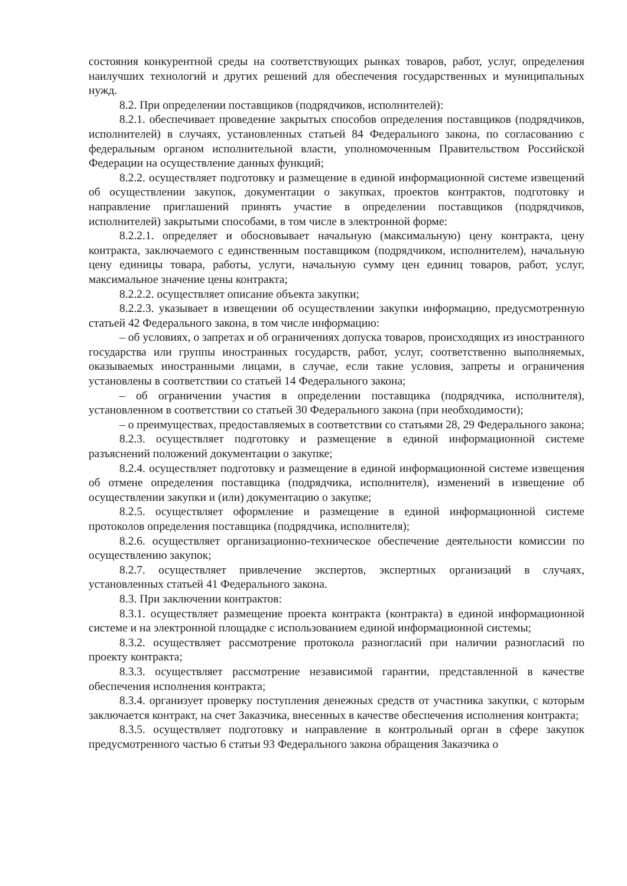состояния конкурентной среды на соответствующих рынках товаров, работ, услуг, определения наилучших технологий и других решений для обеспечения государственных и муниципальных нужд.
8.2. При определении поставщиков (подрядчиков, исполнителей):
8.2.1. обеспечивает проведение закрытых способов определения поставщиков (подрядчиков, исполнителей) в случаях, установленных статьей 84 Федерального закона, по согласованию с федеральным органом исполнительной власти, уполномоченным Правительством Российской Федерации на осуществление данных функций;
8.2.2. осуществляет подготовку и размещение в единой информационной системе извещений об осуществлении закупок, документации о закупках, проектов контрактов, подготовку и направление приглашений принять участие в определении поставщиков (подрядчиков, исполнителей) закрытыми способами, в том числе в электронной форме:
8.2.2.1. определяет и обосновывает начальную (максимальную) цену контракта, цену контракта, заключаемого с единственным поставщиком (подрядчиком, исполнителем), начальную цену единицы товара, работы, услуги, начальную сумму цен единиц товаров, работ, услуг, максимальное значение цены контракта;
8.2.2.2. осуществляет описание объекта закупки;
8.2.2.3. указывает в извещении об осуществлении закупки информацию, предусмотренную статьей 42 Федерального закона, в том числе информацию:
– об условиях, о запретах и об ограничениях допуска товаров, происходящих из иностранного государства или группы иностранных государств, работ, услуг, соответственно выполняемых, оказываемых иностранными лицами, в случае, если такие условия, запреты и ограничения установлены в соответствии со статьей 14 Федерального закона;
– об ограничении участия в определении поставщика (подрядчика, исполнителя), установленном в соответствии со статьей 30 Федерального закона (при необходимости);
– о преимуществах, предоставляемых в соответствии со статьями 28, 29 Федерального закона;
8.2.3. осуществляет подготовку и размещение в единой информационной системе разъяснений положений документации о закупке;
8.2.4. осуществляет подготовку и размещение в единой информационной системе извещения об отмене определения поставщика (подрядчика, исполнителя), изменений в извещение об осуществлении закупки и (или) документацию о закупке;
8.2.5. осуществляет оформление и размещение в единой информационной системе протоколов определения поставщика (подрядчика, исполнителя);
8.2.6. осуществляет организационно-техническое обеспечение деятельности комиссии по осуществлению закупок;
8.2.7. осуществляет привлечение экспертов, экспертных организаций в случаях, установленных статьей 41 Федерального закона.
8.3. При заключении контрактов:
8.3.1. осуществляет размещение проекта контракта (контракта) в единой информационной системе и на электронной площадке с использованием единой информационной системы;
8.3.2. осуществляет рассмотрение протокола разногласий при наличии разногласий по проекту контракта;
8.3.3. осуществляет рассмотрение независимой гарантии, представленной в качестве обеспечения исполнения контракта;
8.3.4. организует проверку поступления денежных средств от участника закупки, с которым заключается контракт, на счет Заказчика, внесенных в качестве обеспечения исполнения контракта;
8.3.5. осуществляет подготовку и направление в контрольный орган в сфере закупок предусмотренного частью 6 статьи 93 Федерального закона обращения Заказчика о